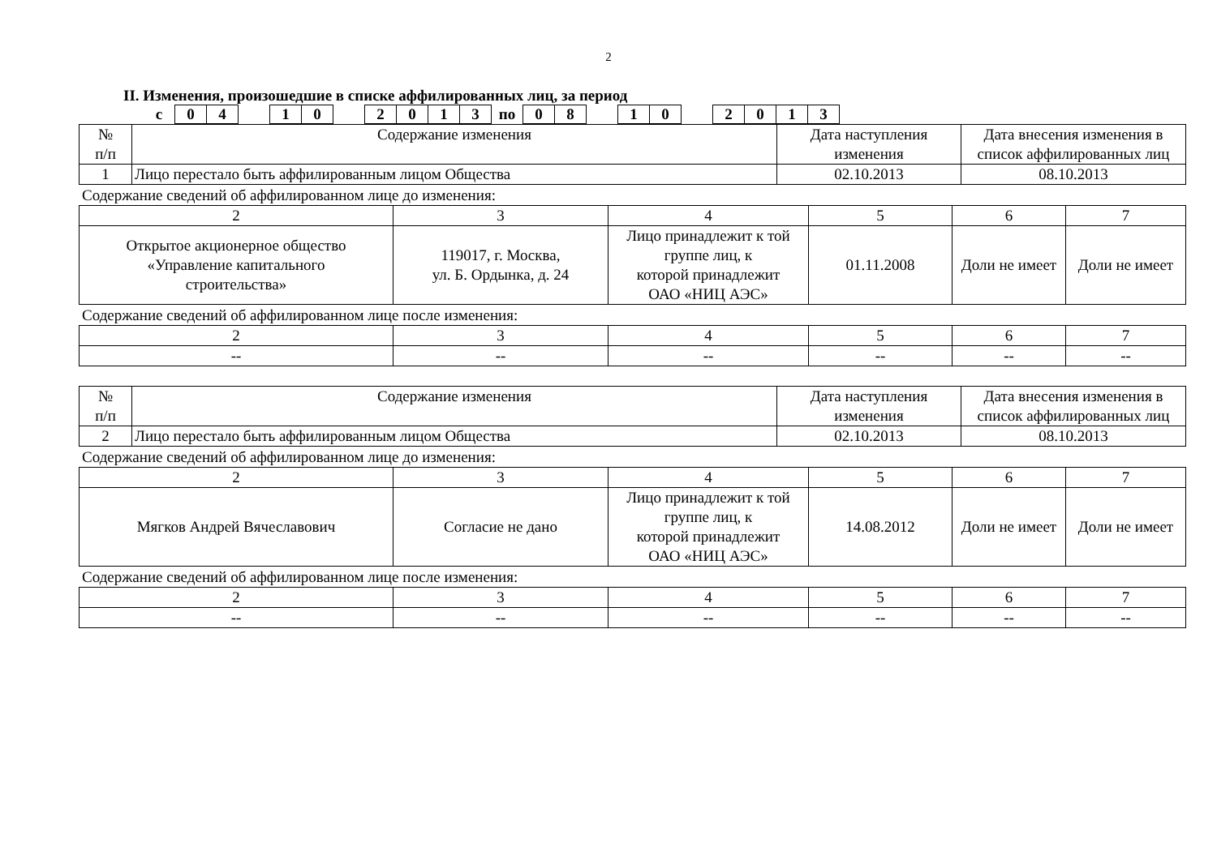2
II. Изменения, произошедшие в списке аффилированных лиц, за период
| с | 0 | 4 | | 1 | 0 | | 2 | 0 | 1 | 3 | по | 0 | 8 | | 1 | 0 | | 2 | 0 | 1 | 3 |
| № п/п | Содержание изменения | Дата наступления изменения | Дата внесения изменения в список аффилированных лиц |
| --- | --- | --- | --- |
| 1 | Лицо перестало быть аффилированным лицом Общества | 02.10.2013 | 08.10.2013 |
Содержание сведений об аффилированном лице до изменения:
| 2 | 3 | 4 | 5 | 6 | 7 |
| Открытое акционерное общество «Управление капитального строительства» | 119017, г. Москва, ул. Б. Ордынка, д. 24 | Лицо принадлежит к той группе лиц, к которой принадлежит ОАО «НИЦ АЭС» | 01.11.2008 | Доли не имеет | Доли не имеет |
Содержание сведений об аффилированном лице после изменения:
| 2 | 3 | 4 | 5 | 6 | 7 |
| -- | -- | -- | -- | -- | -- |
| № п/п | Содержание изменения | Дата наступления изменения | Дата внесения изменения в список аффилированных лиц |
| --- | --- | --- | --- |
| 2 | Лицо перестало быть аффилированным лицом Общества | 02.10.2013 | 08.10.2013 |
Содержание сведений об аффилированном лице до изменения:
| 2 | 3 | 4 | 5 | 6 | 7 |
| Мягков Андрей Вячеславович | Согласие не дано | Лицо принадлежит к той группе лиц, к которой принадлежит ОАО «НИЦ АЭС» | 14.08.2012 | Доли не имеет | Доли не имеет |
Содержание сведений об аффилированном лице после изменения:
| 2 | 3 | 4 | 5 | 6 | 7 |
| -- | -- | -- | -- | -- | -- |